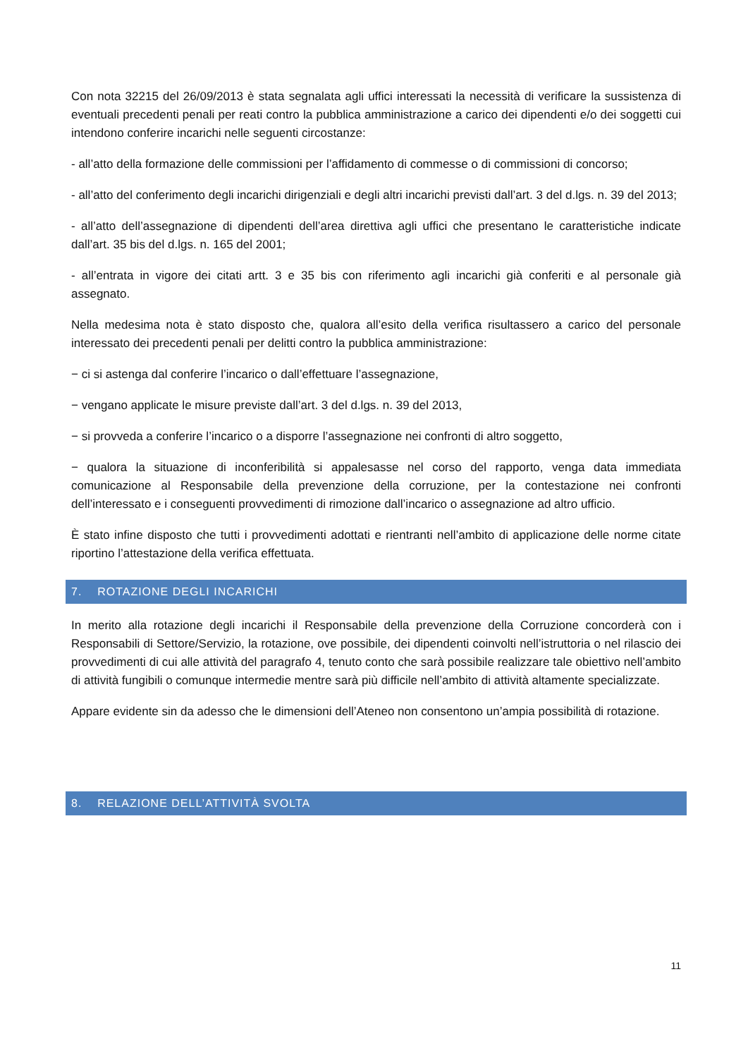Con nota 32215 del 26/09/2013 è stata segnalata agli uffici interessati la necessità di verificare la sussistenza di eventuali precedenti penali per reati contro la pubblica amministrazione a carico dei dipendenti e/o dei soggetti cui intendono conferire incarichi nelle seguenti circostanze:
- all’atto della formazione delle commissioni per l’affidamento di commesse o di commissioni di concorso;
- all’atto del conferimento degli incarichi dirigenziali e degli altri incarichi previsti dall’art. 3 del d.lgs. n. 39 del 2013;
- all’atto dell’assegnazione di dipendenti dell’area direttiva agli uffici che presentano le caratteristiche indicate dall’art. 35 bis del d.lgs. n. 165 del 2001;
- all’entrata in vigore dei citati artt. 3 e 35 bis con riferimento agli incarichi già conferiti e al personale già assegnato.
Nella medesima nota è stato disposto che, qualora all’esito della verifica risultassero a carico del personale interessato dei precedenti penali per delitti contro la pubblica amministrazione:
− ci si astenga dal conferire l’incarico o dall’effettuare l’assegnazione,
− vengano applicate le misure previste dall’art. 3 del d.lgs. n. 39 del 2013,
− si provveda a conferire l’incarico o a disporre l’assegnazione nei confronti di altro soggetto,
− qualora la situazione di inconferibilità si appalesasse nel corso del rapporto, venga data immediata comunicazione al Responsabile della prevenzione della corruzione, per la contestazione nei confronti dell’interessato e i conseguenti provvedimenti di rimozione dall’incarico o assegnazione ad altro ufficio.
È stato infine disposto che tutti i provvedimenti adottati e rientranti nell’ambito di applicazione delle norme citate riportino l’attestazione della verifica effettuata.
7. ROTAZIONE DEGLI INCARICHI
In merito alla rotazione degli incarichi il Responsabile della prevenzione della Corruzione concorderà con i Responsabili di Settore/Servizio, la rotazione, ove possibile, dei dipendenti coinvolti nell’istruttoria o nel rilascio dei provvedimenti di cui alle attività del paragrafo 4, tenuto conto che sarà possibile realizzare tale obiettivo nell’ambito di attività fungibili o comunque intermedie mentre sarà più difficile nell’ambito di attività altamente specializzate.
Appare evidente sin da adesso che le dimensioni dell’Ateneo non consentono un’ampia possibilità di rotazione.
8. RELAZIONE DELL’ATTIVITÀ SVOLTA
11